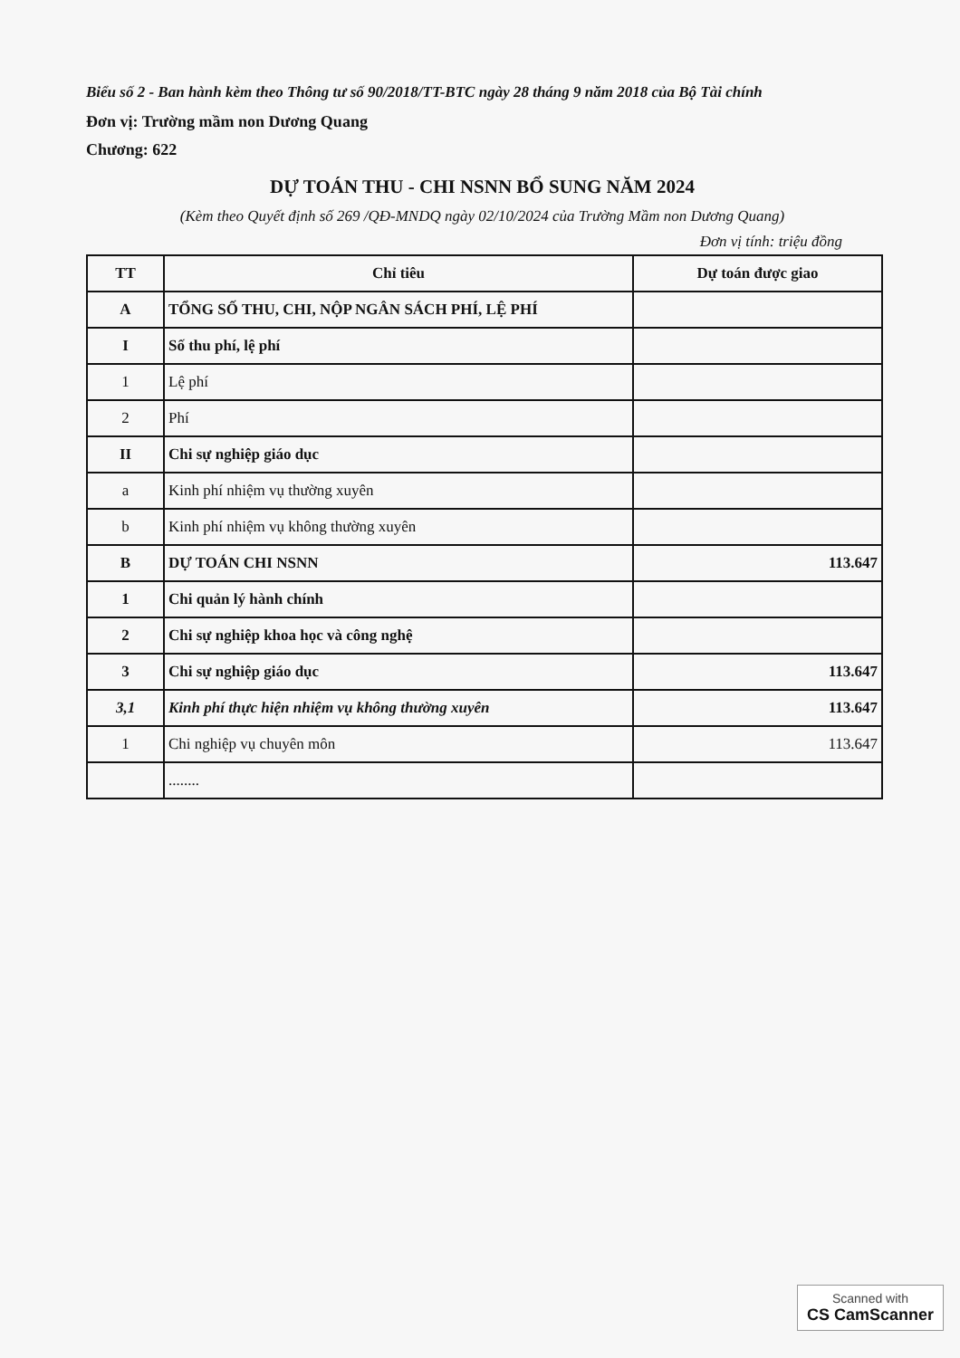Biểu số 2 - Ban hành kèm theo Thông tư số 90/2018/TT-BTC ngày 28 tháng 9 năm 2018 của Bộ Tài chính
Đơn vị: Trường mầm non Dương Quang
Chương: 622
DỰ TOÁN THU - CHI NSNN BỔ SUNG NĂM 2024
(Kèm theo Quyết định số 269 /QĐ-MNDQ ngày 02/10/2024 của Trường Mầm non Dương Quang)
Đơn vị tính: triệu đồng
| TT | Chỉ tiêu | Dự toán được giao |
| --- | --- | --- |
| A | TỔNG SỐ THU, CHI, NỘP NGÂN SÁCH PHÍ, LỆ PHÍ | |
| I | Số thu phí, lệ phí | |
| 1 | Lệ phí | |
| 2 | Phí | |
| II | Chi sự nghiệp giáo dục | |
| a | Kinh phí nhiệm vụ thường xuyên | |
| b | Kinh phí nhiệm vụ không thường xuyên | |
| B | DỰ TOÁN CHI NSNN | 113.647 |
| 1 | Chi quản lý hành chính | |
| 2 | Chi sự nghiệp khoa học và công nghệ | |
| 3 | Chi sự nghiệp giáo dục | 113.647 |
| 3,1 | Kinh phí thực hiện nhiệm vụ không thường xuyên | 113.647 |
| 1 | Chi nghiệp vụ chuyên môn | 113.647 |
| | ........ | |
Scanned with
CS CamScanner